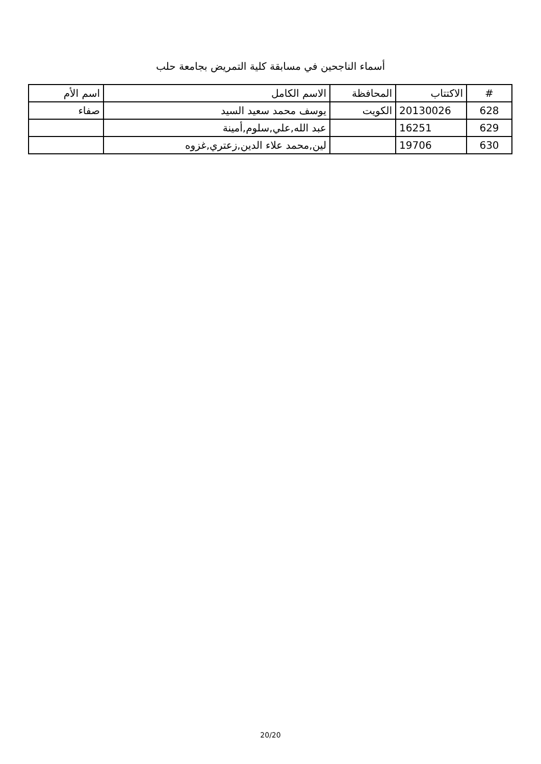أسماء الناجحين في مسابقة كلية التمريض بجامعة حلب
| # | الاكتتاب | المحافظة | الاسم الكامل | اسم الأم |
| --- | --- | --- | --- | --- |
| 628 | 20130026 | الكويت | يوسف محمد سعيد السيد | صفاء |
| 629 | 16251 | | عبد الله,علي,سلوم,أمينة | |
| 630 | 19706 | | لين,محمد علاء الدين,زعتري,غزوه | |
20/20